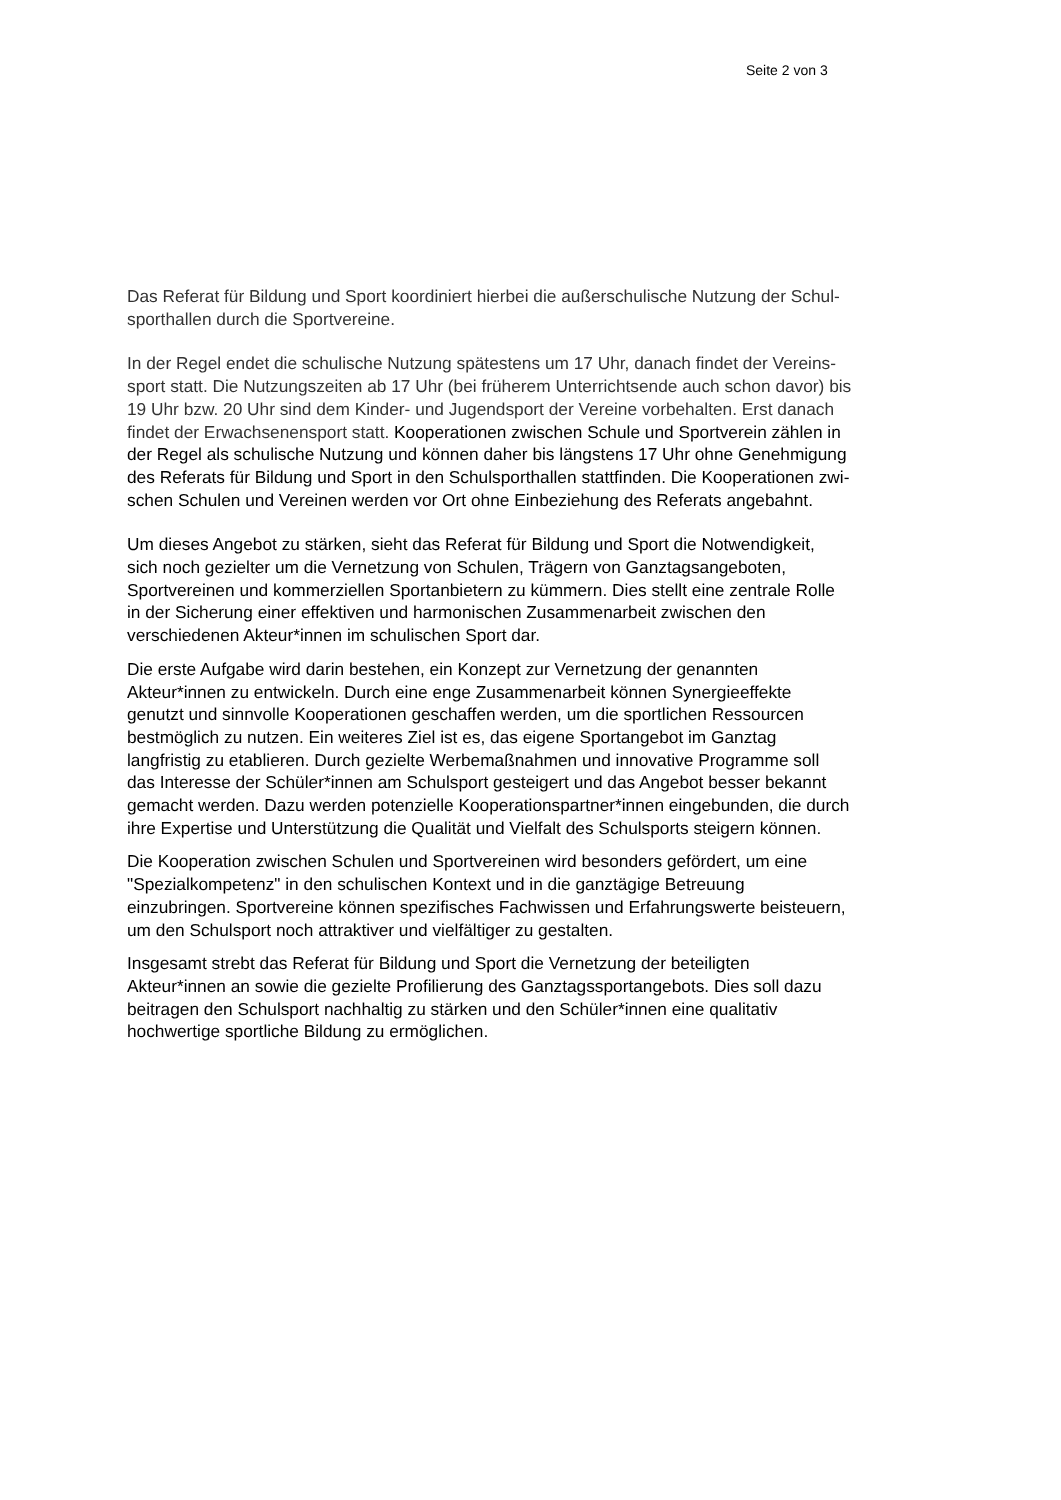Seite 2 von 3
Das Referat für Bildung und Sport koordiniert hierbei die außerschulische Nutzung der Schul-
sporthallen durch die Sportvereine.
In der Regel endet die schulische Nutzung spätestens um 17 Uhr, danach findet der Vereins-
sport statt. Die Nutzungszeiten ab 17 Uhr (bei früherem Unterrichtsende auch schon davor) bis
19 Uhr bzw. 20 Uhr sind dem Kinder- und Jugendsport der Vereine vorbehalten. Erst danach
findet der Erwachsenensport statt. Kooperationen zwischen Schule und Sportverein zählen in
der Regel als schulische Nutzung und können daher bis längstens 17 Uhr ohne Genehmigung
des Referats für Bildung und Sport in den Schulsporthallen stattfinden. Die Kooperationen zwi-
schen Schulen und Vereinen werden vor Ort ohne Einbeziehung des Referats angebahnt.
Um dieses Angebot zu stärken, sieht das Referat für Bildung und Sport die Notwendigkeit,
sich noch gezielter um die Vernetzung von Schulen, Trägern von Ganztagsangeboten,
Sportvereinen und kommerziellen Sportanbietern zu kümmern. Dies stellt eine zentrale Rolle
in der Sicherung einer effektiven und harmonischen Zusammenarbeit zwischen den
verschiedenen Akteur*innen im schulischen Sport dar.
Die erste Aufgabe wird darin bestehen, ein Konzept zur Vernetzung der genannten
Akteur*innen zu entwickeln. Durch eine enge Zusammenarbeit können Synergieeffekte
genutzt und sinnvolle Kooperationen geschaffen werden, um die sportlichen Ressourcen
bestmöglich zu nutzen. Ein weiteres Ziel ist es, das eigene Sportangebot im Ganztag
langfristig zu etablieren. Durch gezielte Werbemaßnahmen und innovative Programme soll
das Interesse der Schüler*innen am Schulsport gesteigert und das Angebot besser bekannt
gemacht werden. Dazu werden potenzielle Kooperationspartner*innen eingebunden, die durch
ihre Expertise und Unterstützung die Qualität und Vielfalt des Schulsports steigern können.
Die Kooperation zwischen Schulen und Sportvereinen wird besonders gefördert, um eine
"Spezialkompetenz" in den schulischen Kontext und in die ganztägige Betreuung
einzubringen. Sportvereine können spezifisches Fachwissen und Erfahrungswerte beisteuern,
um den Schulsport noch attraktiver und vielfältiger zu gestalten.
Insgesamt strebt das Referat für Bildung und Sport die Vernetzung der beteiligten
Akteur*innen an sowie die gezielte Profilierung des Ganztagssportangebots. Dies soll dazu
beitragen den Schulsport nachhaltig zu stärken und den Schüler*innen eine qualitativ
hochwertige sportliche Bildung zu ermöglichen.